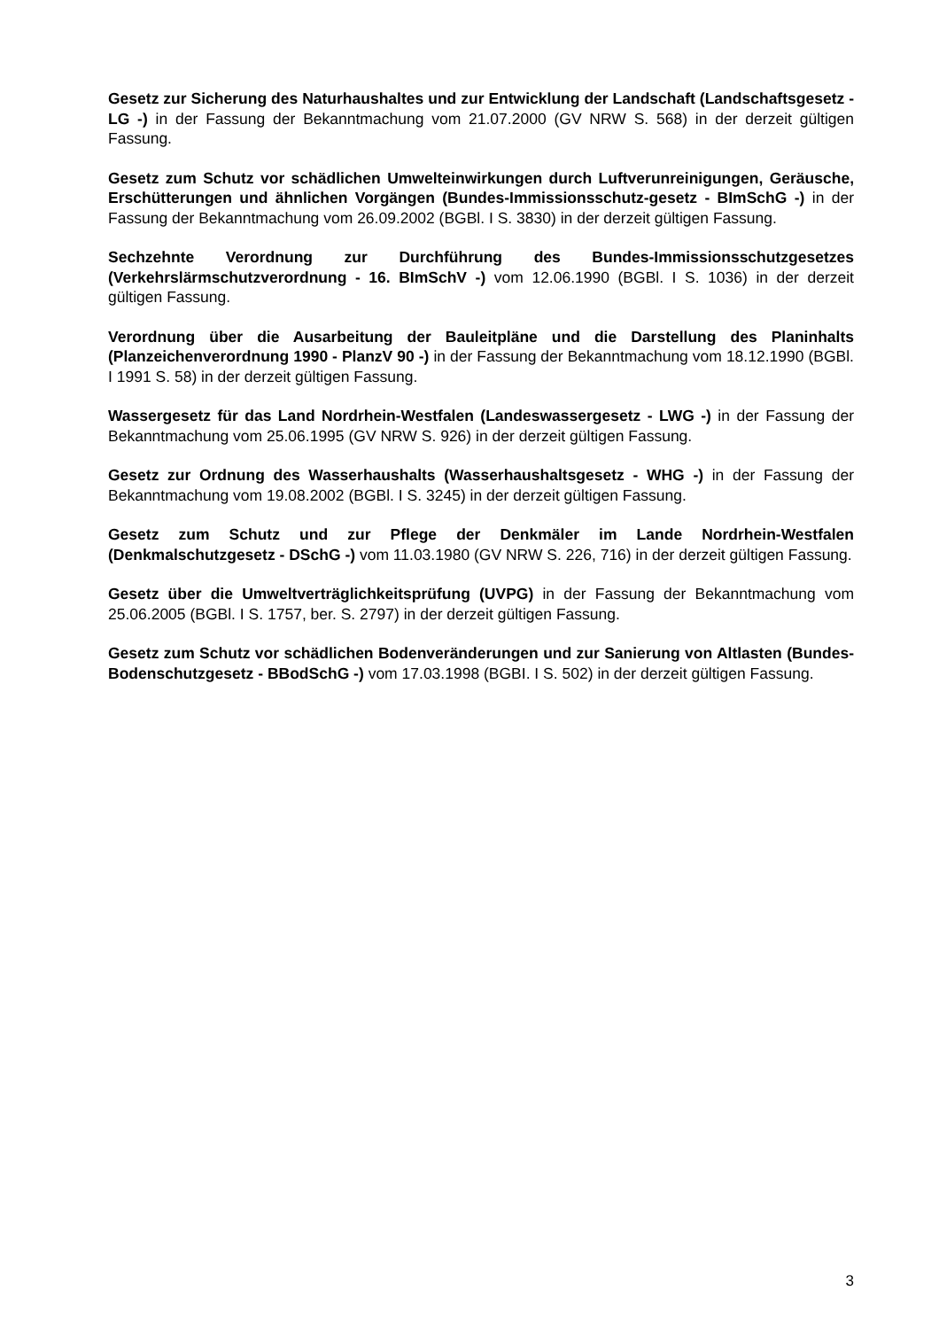Gesetz zur Sicherung des Naturhaushaltes und zur Entwicklung der Landschaft (Landschaftsgesetz - LG -) in der Fassung der Bekanntmachung vom 21.07.2000 (GV NRW S. 568) in der derzeit gültigen Fassung.
Gesetz zum Schutz vor schädlichen Umwelteinwirkungen durch Luftverunreinigungen, Geräusche, Erschütterungen und ähnlichen Vorgängen (Bundes-Immissionsschutz-gesetz - BImSchG -) in der Fassung der Bekanntmachung vom 26.09.2002 (BGBl. I S. 3830) in der derzeit gültigen Fassung.
Sechzehnte Verordnung zur Durchführung des Bundes-Immissionsschutzgesetzes (Verkehrslärmschutzverordnung - 16. BImSchV -) vom 12.06.1990 (BGBl. I S. 1036) in der derzeit gültigen Fassung.
Verordnung über die Ausarbeitung der Bauleitpläne und die Darstellung des Planinhalts (Planzeichenverordnung 1990 - PlanzV 90 -) in der Fassung der Bekanntmachung vom 18.12.1990 (BGBl. I 1991 S. 58) in der derzeit gültigen Fassung.
Wassergesetz für das Land Nordrhein-Westfalen (Landeswassergesetz - LWG -) in der Fassung der Bekanntmachung vom 25.06.1995 (GV NRW S. 926) in der derzeit gültigen Fassung.
Gesetz zur Ordnung des Wasserhaushalts (Wasserhaushaltsgesetz - WHG -) in der Fassung der Bekanntmachung vom 19.08.2002 (BGBl. I S. 3245) in der derzeit gültigen Fassung.
Gesetz zum Schutz und zur Pflege der Denkmäler im Lande Nordrhein-Westfalen (Denkmalschutzgesetz - DSchG -) vom 11.03.1980 (GV NRW S. 226, 716) in der derzeit gültigen Fassung.
Gesetz über die Umweltverträglichkeitsprüfung (UVPG) in der Fassung der Bekanntmachung vom 25.06.2005 (BGBl. I S. 1757, ber. S. 2797) in der derzeit gültigen Fassung.
Gesetz zum Schutz vor schädlichen Bodenveränderungen und zur Sanierung von Altlasten (Bundes-Bodenschutzgesetz - BBodSchG -) vom 17.03.1998 (BGBI. I S. 502) in der derzeit gültigen Fassung.
3